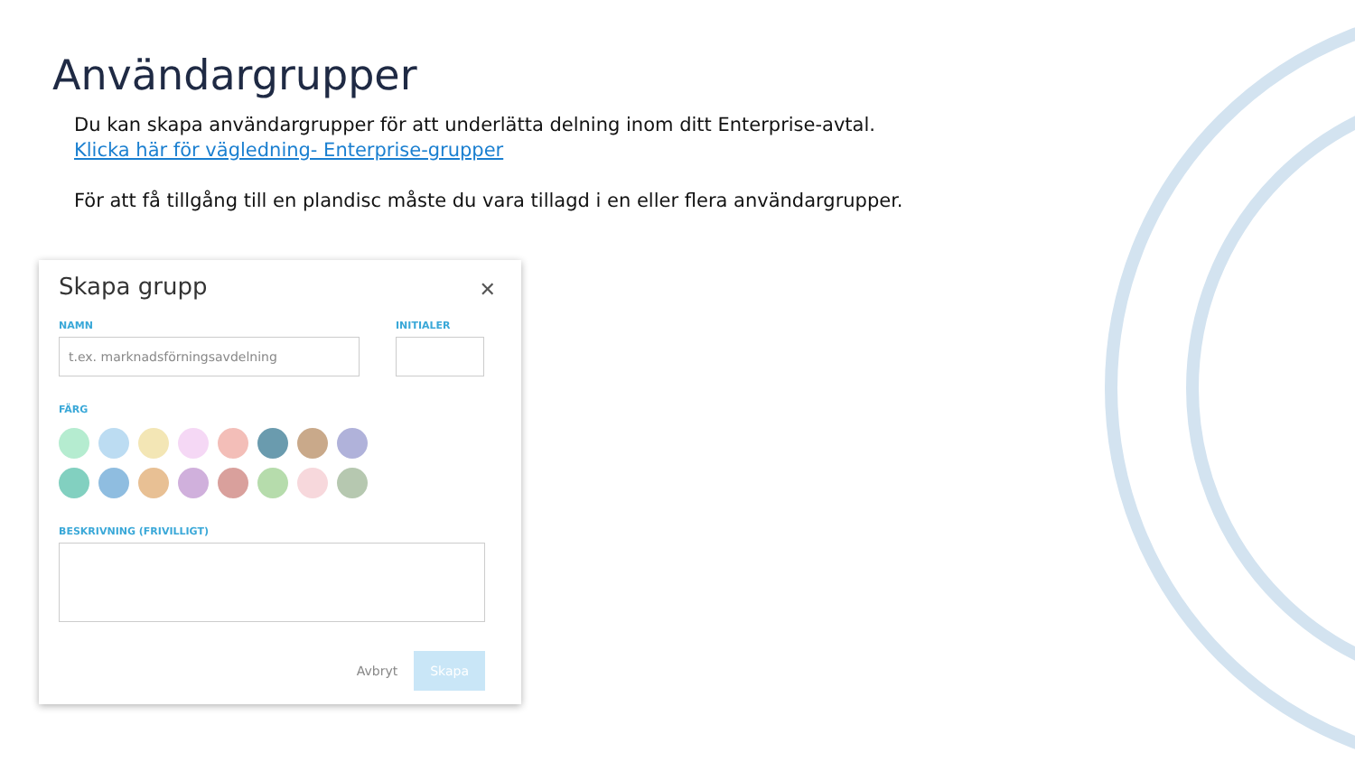Användargrupper
Du kan skapa användargrupper för att underlätta delning inom ditt Enterprise-avtal.
Klicka här för vägledning- Enterprise-grupper
För att få tillgång till en plandisc måste du vara tillagd i en eller flera användargrupper.
Skapa grupp
✕
NAMN
t.ex. marknadsförningsavdelning
INITIALER
FÄRG
BESKRIVNING (FRIVILLIGT)
Avbryt Skapa